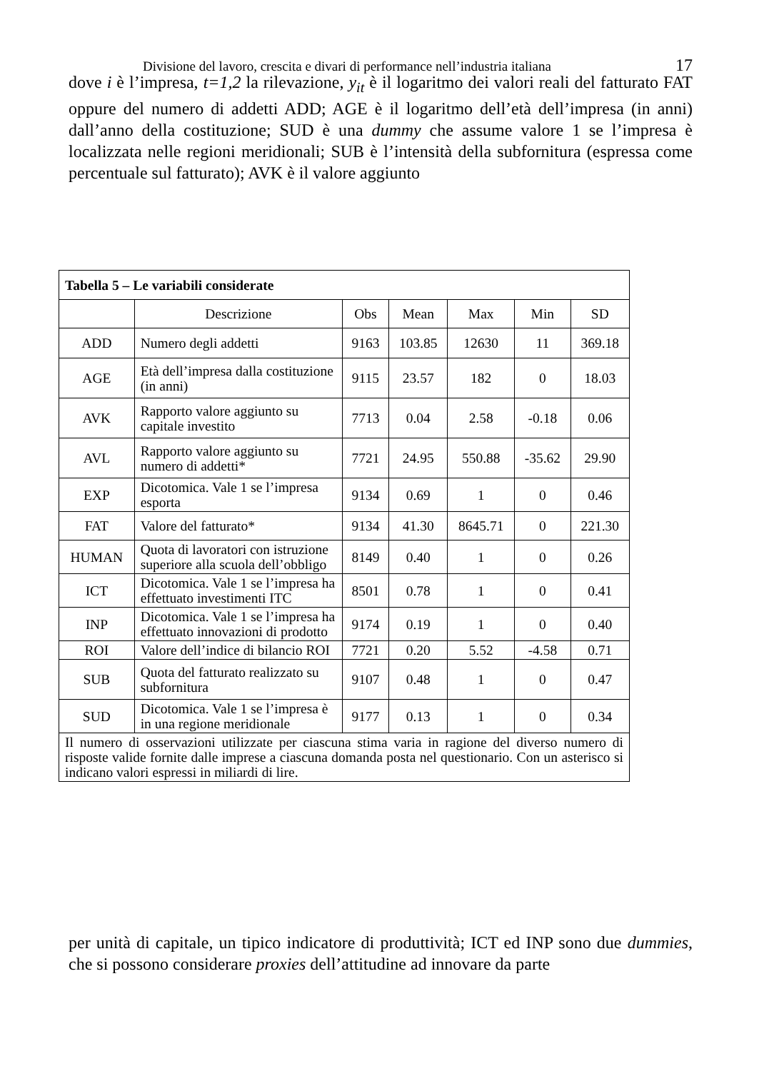Divisione del lavoro, crescita e divari di performance nell’industria italiana 17
dove i è l’impresa, t=1,2 la rilevazione, y<sub>it</sub> è il logaritmo dei valori reali del fatturato FAT oppure del numero di addetti ADD; AGE è il logaritmo dell’età dell’impresa (in anni) dall’anno della costituzione; SUD è una dummy che assume valore 1 se l’impresa è localizzata nelle regioni meridionali; SUB è l’intensità della subfornitura (espressa come percentuale sul fatturato); AVK è il valore aggiunto
| Tabella 5 – Le variabili considerate | | | | | | |
| | Descrizione | Obs | Mean | Max | Min | SD |
| ADD | Numero degli addetti | 9163 | 103.85 | 12630 | 11 | 369.18 |
| AGE | Età dell’impresa dalla costituzione (in anni) | 9115 | 23.57 | 182 | 0 | 18.03 |
| AVK | Rapporto valore aggiunto su capitale investito | 7713 | 0.04 | 2.58 | -0.18 | 0.06 |
| AVL | Rapporto valore aggiunto su numero di addetti* | 7721 | 24.95 | 550.88 | -35.62 | 29.90 |
| EXP | Dicotomica. Vale 1 se l’impresa esporta | 9134 | 0.69 | 1 | 0 | 0.46 |
| FAT | Valore del fatturato* | 9134 | 41.30 | 8645.71 | 0 | 221.30 |
| HUMAN | Quota di lavoratori con istruzione superiore alla scuola dell’obbligo | 8149 | 0.40 | 1 | 0 | 0.26 |
| ICT | Dicotomica. Vale 1 se l’impresa ha effettuato investimenti ITC | 8501 | 0.78 | 1 | 0 | 0.41 |
| INP | Dicotomica. Vale 1 se l’impresa ha effettuato innovazioni di prodotto | 9174 | 0.19 | 1 | 0 | 0.40 |
| ROI | Valore dell’indice di bilancio ROI | 7721 | 0.20 | 5.52 | -4.58 | 0.71 |
| SUB | Quota del fatturato realizzato su subfornitura | 9107 | 0.48 | 1 | 0 | 0.47 |
| SUD | Dicotomica. Vale 1 se l’impresa è in una regione meridionale | 9177 | 0.13 | 1 | 0 | 0.34 |
| Il numero di osservazioni utilizzate per ciascuna stima varia in ragione del diverso numero di risposte valide fornite dalle imprese a ciascuna domanda posta nel questionario. Con un asterisco si indicano valori espressi in miliardi di lire. | | | | | | |
per unità di capitale, un tipico indicatore di produttività; ICT ed INP sono due dummies, che si possono considerare proxies dell’attitudine ad innovare da parte